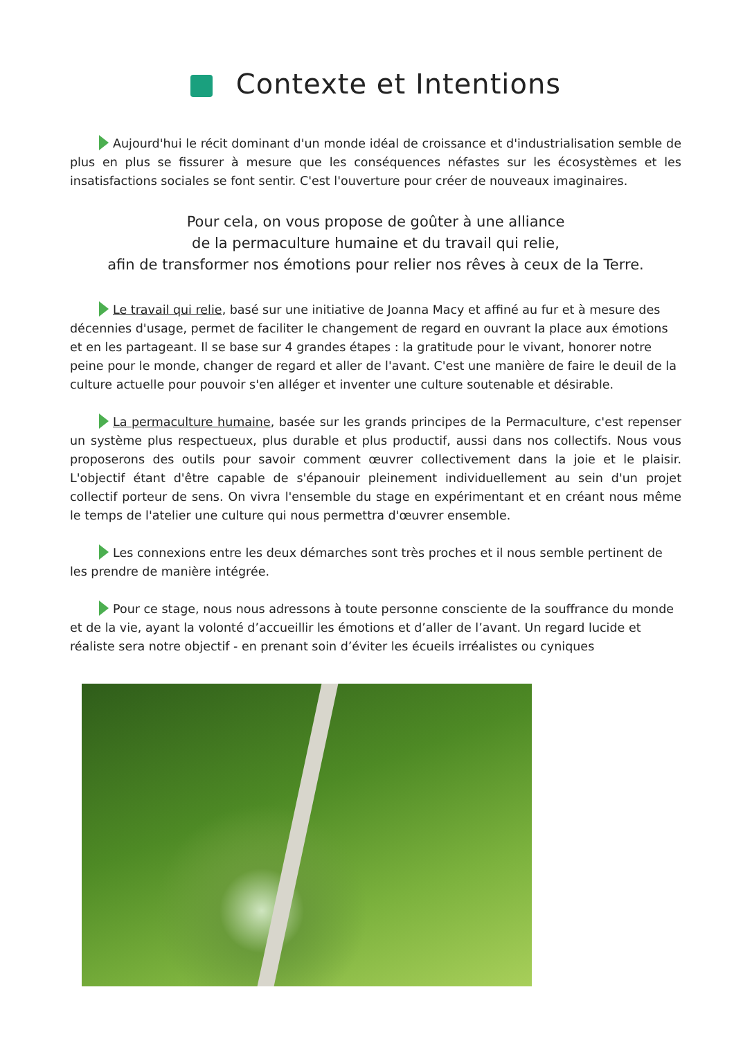Contexte et Intentions
Aujourd'hui le récit dominant d'un monde idéal de croissance et d'industrialisation semble de plus en plus se fissurer à mesure que les conséquences néfastes sur les écosystèmes et les insatisfactions sociales se font sentir. C'est l'ouverture pour créer de nouveaux imaginaires.
Pour cela, on vous propose de goûter à une alliance
de la permaculture humaine et du travail qui relie,
afin de transformer nos émotions pour relier nos rêves à ceux de la Terre.
Le travail qui relie, basé sur une initiative de Joanna Macy et affiné au fur et à mesure des décennies d'usage, permet de faciliter le changement de regard en ouvrant la place aux émotions et en les partageant. Il se base sur 4 grandes étapes : la gratitude pour le vivant, honorer notre peine pour le monde, changer de regard et aller de l'avant. C'est une manière de faire le deuil de la culture actuelle pour pouvoir s'en alléger et inventer une culture soutenable et désirable.
La permaculture humaine, basée sur les grands principes de la Permaculture, c'est repenser un système plus respectueux, plus durable et plus productif, aussi dans nos collectifs. Nous vous proposerons des outils pour savoir comment œuvrer collectivement dans la joie et le plaisir. L'objectif étant d'être capable de s'épanouir pleinement individuellement au sein d'un projet collectif porteur de sens. On vivra l'ensemble du stage en expérimentant et en créant nous même le temps de l'atelier une culture qui nous permettra d'œuvrer ensemble.
Les connexions entre les deux démarches sont très proches et il nous semble pertinent de les prendre de manière intégrée.
Pour ce stage, nous nous adressons à toute personne consciente de la souffrance du monde et de la vie, ayant la volonté d’accueillir les émotions et d’aller de l’avant. Un regard lucide et réaliste sera notre objectif - en prenant soin d’éviter les écueils irréalistes ou cyniques